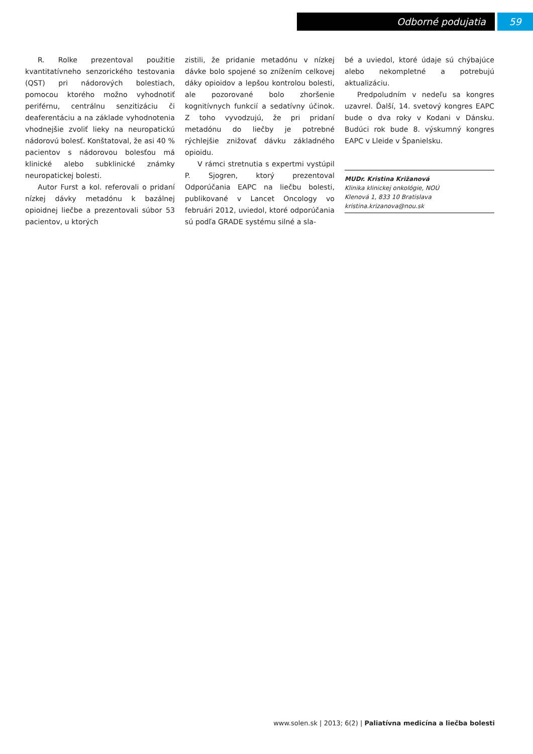Odborné podujatia 59
R. Rolke prezentoval použitie kvantitatívneho senzorického testovania (QST) pri nádorových bolestiach, pomocou ktorého možno vyhodnotiť periférnu, centrálnu senzitizáciu či deaferentáciu a na základe vyhodnotenia vhodnejšie zvoliť lieky na neuropatickú nádorovú bolesť. Konštatoval, že asi 40 % pacientov s nádorovou bolesťou má klinické alebo subklinické známky neuropatickej bolesti.
Autor Furst a kol. referovali o pridaní nízkej dávky metadónu k bazálnej opioidnej liečbe a prezentovali súbor 53 pacientov, u ktorých
zistili, že pridanie metadónu v nízkej dávke bolo spojené so znížením celkovej dáky opioidov a lepšou kontrolou bolesti, ale pozorované bolo zhoršenie kognitívnych funkcií a sedatívny účinok. Z toho vyvodzujú, že pri pridaní metadónu do liečby je potrebné rýchlejšie znižovať dávku základného opioidu.
V rámci stretnutia s expertmi vystúpil P. Sjogren, ktorý prezentoval Odporúčania EAPC na liečbu bolesti, publikované v Lancet Oncology vo februári 2012, uviedol, ktoré odporúčania sú podľa GRADE systému silné a sla-
bé a uviedol, ktoré údaje sú chýbajúce alebo nekompletné a potrebujú aktualizáciu.
Predpoludním v nedeľu sa kongres uzavrel. Ďalší, 14. svetový kongres EAPC bude o dva roky v Kodani v Dánsku. Budúci rok bude 8. výskumný kongres EAPC v Lleide v Španielsku.
MUDr. Kristina Križanová
Klinika klinickej onkológie, NOÚ
Klenová 1, 833 10 Bratislava
kristina.krizanova@nou.sk
www.solen.sk | 2013; 6(2) | Paliatívna medicína a liečba bolesti